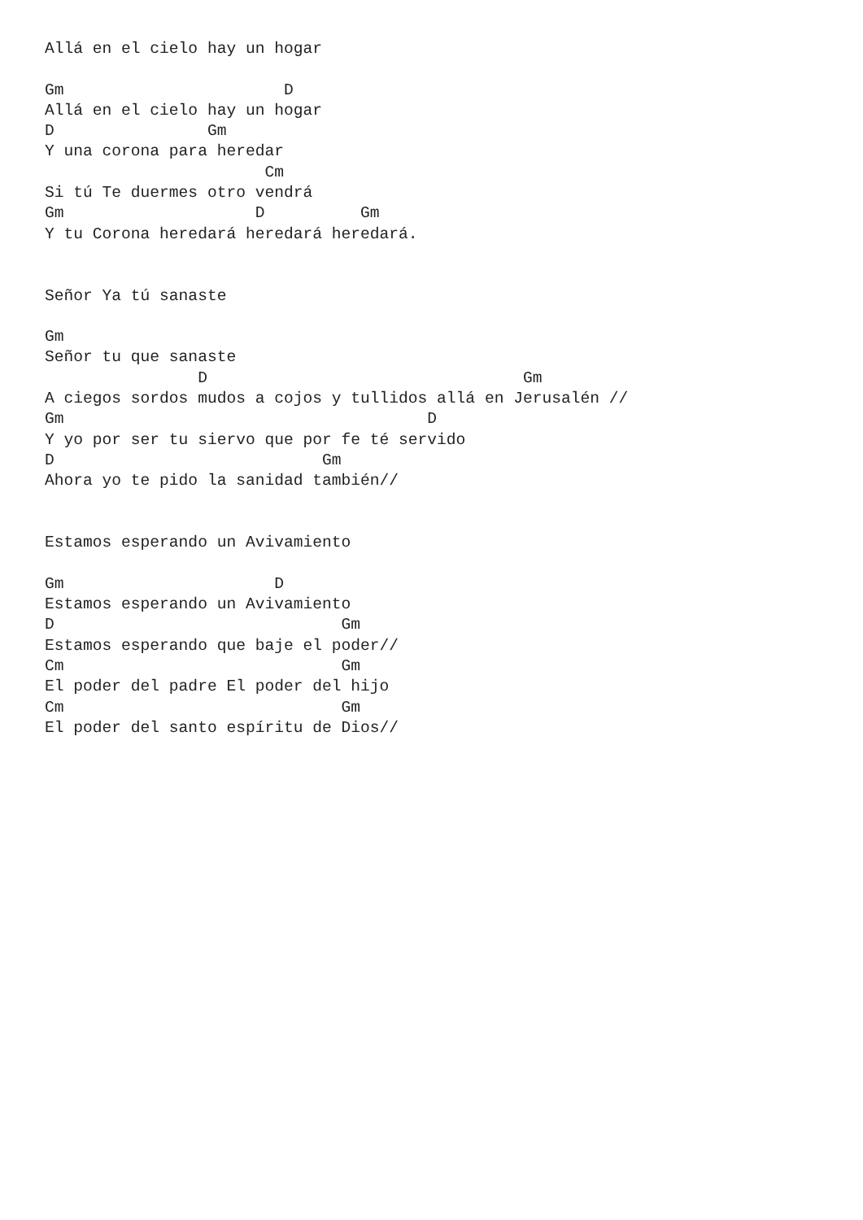Allá en el cielo hay un hogar

Gm                       D
Allá en el cielo hay un hogar
D                Gm
Y una corona para heredar
                       Cm
Si tú Te duermes otro vendrá
Gm                    D          Gm
Y tu Corona heredará heredará heredará.


Señor Ya tú sanaste

Gm
Señor tu que sanaste
                D                                 Gm
A ciegos sordos mudos a cojos y tullidos allá en Jerusalén //
Gm                                      D
Y yo por ser tu siervo que por fe té servido
D                            Gm
Ahora yo te pido la sanidad también//


Estamos esperando un Avivamiento

Gm                      D
Estamos esperando un Avivamiento
D                              Gm
Estamos esperando que baje el poder//
Cm                             Gm
El poder del padre El poder del hijo
Cm                             Gm
El poder del santo espíritu de Dios//